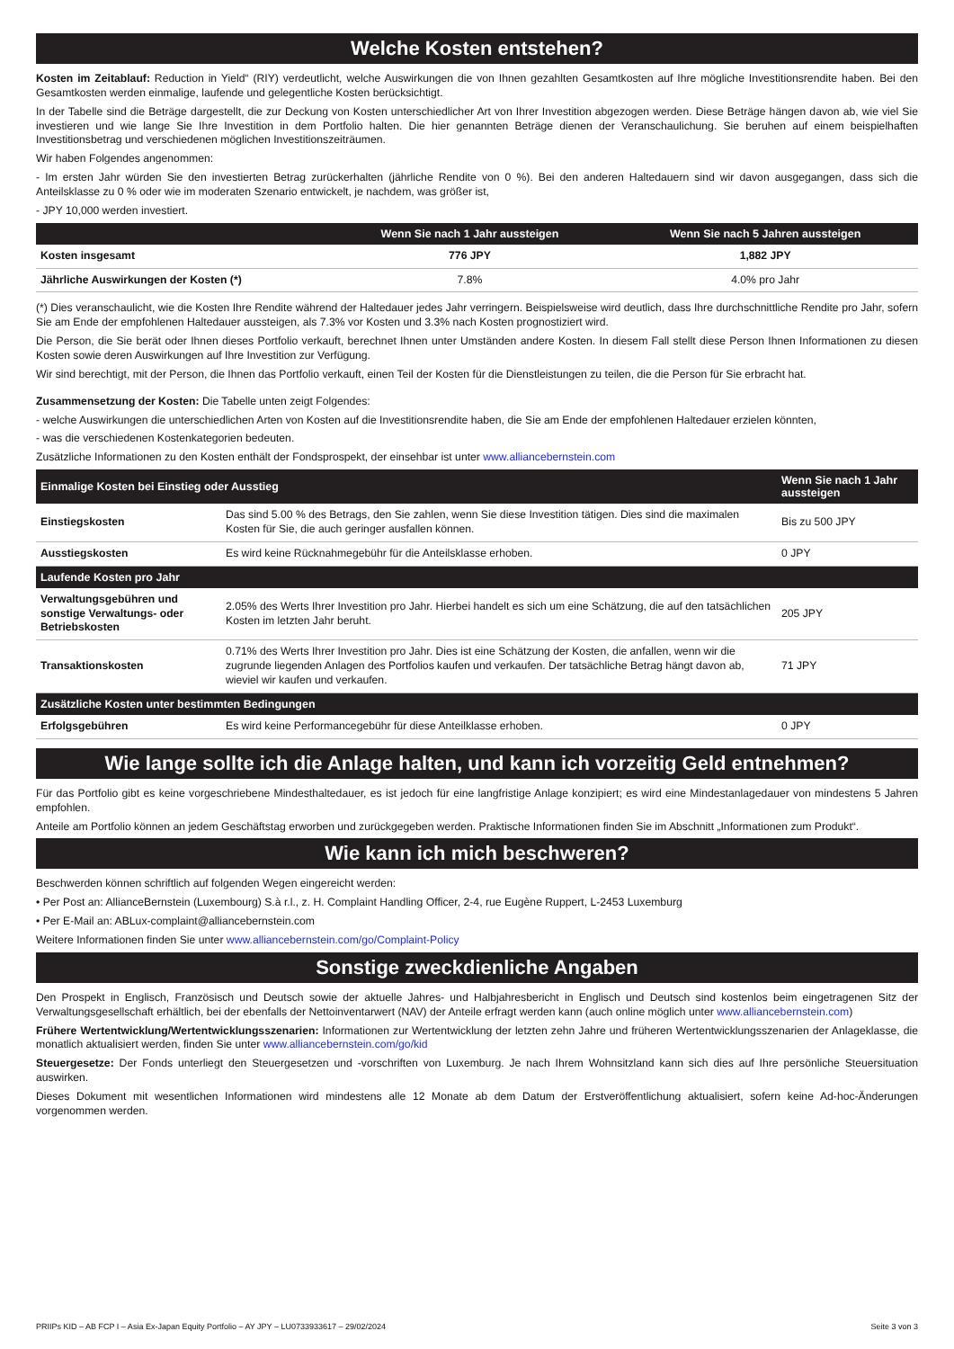Welche Kosten entstehen?
Kosten im Zeitablauf: Reduction in Yield“ (RIY) verdeutlicht, welche Auswirkungen die von Ihnen gezahlten Gesamtkosten auf Ihre mögliche Investitionsrendite haben. Bei den Gesamtkosten werden einmalige, laufende und gelegentliche Kosten berücksichtigt.
In der Tabelle sind die Beträge dargestellt, die zur Deckung von Kosten unterschiedlicher Art von Ihrer Investition abgezogen werden. Diese Beträge hängen davon ab, wie viel Sie investieren und wie lange Sie Ihre Investition in dem Portfolio halten. Die hier genannten Beträge dienen der Veranschaulichung. Sie beruhen auf einem beispielhaften Investitionsbetrag und verschiedenen möglichen Investitionszeiträumen.
Wir haben Folgendes angenommen:
- Im ersten Jahr würden Sie den investierten Betrag zurückerhalten (jährliche Rendite von 0 %). Bei den anderen Haltedauern sind wir davon ausgegangen, dass sich die Anteilsklasse zu 0 % oder wie im moderaten Szenario entwickelt, je nachdem, was größer ist,
- JPY 10,000 werden investiert.
| | Wenn Sie nach 1 Jahr aussteigen | Wenn Sie nach 5 Jahren aussteigen |
| --- | --- | --- |
| Kosten insgesamt | 776 JPY | 1,882 JPY |
| Jährliche Auswirkungen der Kosten (*) | 7.8% | 4.0% pro Jahr |
(*) Dies veranschaulicht, wie die Kosten Ihre Rendite während der Haltedauer jedes Jahr verringern. Beispielsweise wird deutlich, dass Ihre durchschnittliche Rendite pro Jahr, sofern Sie am Ende der empfohlenen Haltedauer aussteigen, als 7.3% vor Kosten und 3.3% nach Kosten prognostiziert wird.
Die Person, die Sie berät oder Ihnen dieses Portfolio verkauft, berechnet Ihnen unter Umständen andere Kosten. In diesem Fall stellt diese Person Ihnen Informationen zu diesen Kosten sowie deren Auswirkungen auf Ihre Investition zur Verfügung.
Wir sind berechtigt, mit der Person, die Ihnen das Portfolio verkauft, einen Teil der Kosten für die Dienstleistungen zu teilen, die die Person für Sie erbracht hat.
Zusammensetzung der Kosten: Die Tabelle unten zeigt Folgendes:
- welche Auswirkungen die unterschiedlichen Arten von Kosten auf die Investitionsrendite haben, die Sie am Ende der empfohlenen Haltedauer erzielen könnten,
- was die verschiedenen Kostenkategorien bedeuten.
Zusätzliche Informationen zu den Kosten enthält der Fondsprospekt, der einsehbar ist unter www.alliancebernstein.com
| Einmalige Kosten bei Einstieg oder Ausstieg | | Wenn Sie nach 1 Jahr aussteigen |
| --- | --- | --- |
| Einstiegskosten | Das sind 5.00 % des Betrags, den Sie zahlen, wenn Sie diese Investition tätigen. Dies sind die maximalen Kosten für Sie, die auch geringer ausfallen können. | Bis zu 500 JPY |
| Ausstiegskosten | Es wird keine Rücknahmegebühr für die Anteilsklasse erhoben. | 0 JPY |
| Laufende Kosten pro Jahr | | |
| Verwaltungsgebühren und sonstige Verwaltungs- oder Betriebskosten | 2.05% des Werts Ihrer Investition pro Jahr. Hierbei handelt es sich um eine Schätzung, die auf den tatsächlichen Kosten im letzten Jahr beruht. | 205 JPY |
| Transaktionskosten | 0.71% des Werts Ihrer Investition pro Jahr. Dies ist eine Schätzung der Kosten, die anfallen, wenn wir die zugrunde liegenden Anlagen des Portfolios kaufen und verkaufen. Der tatsächliche Betrag hängt davon ab, wieviel wir kaufen und verkaufen. | 71 JPY |
| Zusätzliche Kosten unter bestimmten Bedingungen | | |
| Erfolgsgebühren | Es wird keine Performancegebühr für diese Anteilklasse erhoben. | 0 JPY |
Wie lange sollte ich die Anlage halten, und kann ich vorzeitig Geld entnehmen?
Für das Portfolio gibt es keine vorgeschriebene Mindesthaltedauer, es ist jedoch für eine langfristige Anlage konzipiert; es wird eine Mindestanlagedauer von mindestens 5 Jahren empfohlen.
Anteile am Portfolio können an jedem Geschäftstag erworben und zurückgegeben werden. Praktische Informationen finden Sie im Abschnitt „Informationen zum Produkt“.
Wie kann ich mich beschweren?
Beschwerden können schriftlich auf folgenden Wegen eingereicht werden:
• Per Post an: AllianceBernstein (Luxembourg) S.à r.l., z. H. Complaint Handling Officer, 2-4, rue Eugène Ruppert, L-2453 Luxemburg
• Per E-Mail an: ABLux-complaint@alliancebernstein.com
Weitere Informationen finden Sie unter www.alliancebernstein.com/go/Complaint-Policy
Sonstige zweckdienliche Angaben
Den Prospekt in Englisch, Französisch und Deutsch sowie der aktuelle Jahres- und Halbjahresbericht in Englisch und Deutsch sind kostenlos beim eingetragenen Sitz der Verwaltungsgesellschaft erhältlich, bei der ebenfalls der Nettoinventarwert (NAV) der Anteile erfragt werden kann (auch online möglich unter www.alliancebernstein.com)
Frühere Wertentwicklung/Wertentwicklungsszenarien: Informationen zur Wertentwicklung der letzten zehn Jahre und früheren Wertentwicklungsszenarien der Anlageklasse, die monatlich aktualisiert werden, finden Sie unter www.alliancebernstein.com/go/kid
Steuergesetze: Der Fonds unterliegt den Steuergesetzen und -vorschriften von Luxemburg. Je nach Ihrem Wohnsitzland kann sich dies auf Ihre persönliche Steuersituation auswirken.
Dieses Dokument mit wesentlichen Informationen wird mindestens alle 12 Monate ab dem Datum der Erstveröffentlichung aktualisiert, sofern keine Ad-hoc-Änderungen vorgenommen werden.
PRIIPs KID – AB FCP I – Asia Ex-Japan Equity Portfolio – AY JPY – LU0733933617 – 29/02/2024 Seite 3 von 3